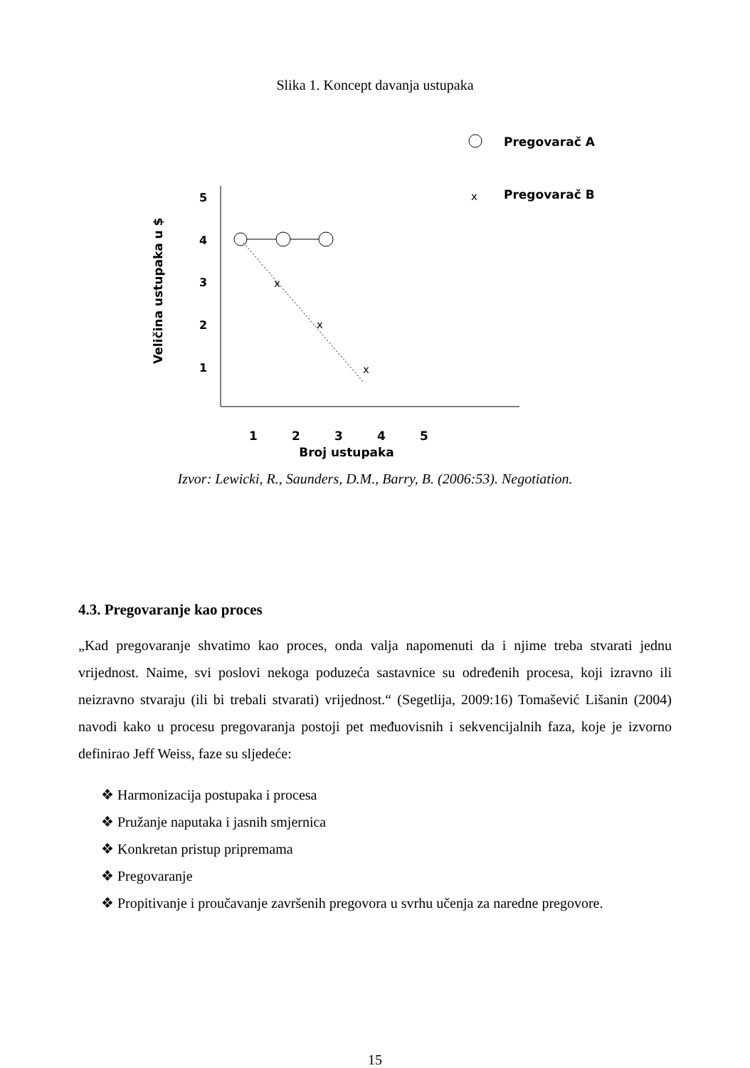Slika 1. Koncept davanja ustupaka
Pregovarač A
x
Pregovarač B
Veličina ustupaka u $
5
4
3
2
1
x
x
x
1
2
3
4
5
Broj ustupaka
Izvor: Lewicki, R., Saunders, D.M., Barry, B. (2006:53). Negotiation.
4.3. Pregovaranje kao proces
„Kad pregovaranje shvatimo kao proces, onda valja napomenuti da i njime treba stvarati jednu vrijednost. Naime, svi poslovi nekoga poduzeća sastavnice su određenih procesa, koji izravno ili neizravno stvaraju (ili bi trebali stvarati) vrijednost.“ (Segetlija, 2009:16) Tomašević Lišanin (2004) navodi kako u procesu pregovaranja postoji pet međuovisnih i sekvencijalnih faza, koje je izvorno definirao Jeff Weiss, faze su sljedeće:
❖ Harmonizacija postupaka i procesa
❖ Pružanje naputaka i jasnih smjernica
❖ Konkretan pristup pripremama
❖ Pregovaranje
❖ Propitivanje i proučavanje završenih pregovora u svrhu učenja za naredne pregovore.
15